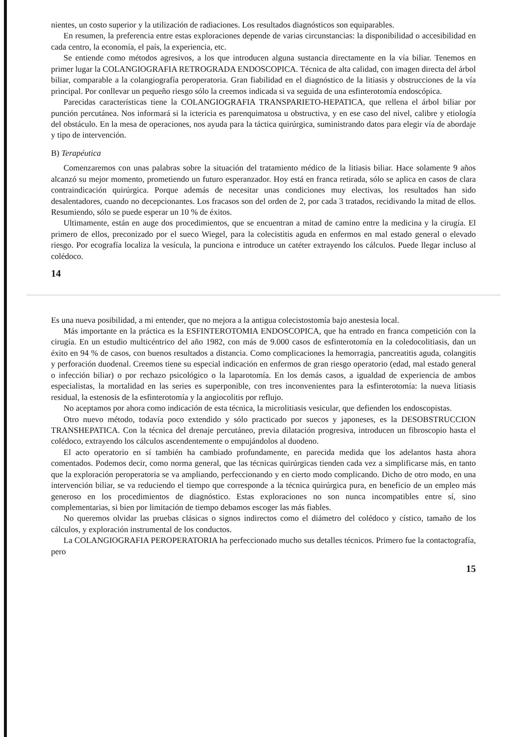nientes, un costo superior y la utilización de radiaciones. Los resultados diagnósticos son equiparables.
En resumen, la preferencia entre estas exploraciones depende de varias circunstancias: la disponibilidad o accesibilidad en cada centro, la economía, el país, la experiencia, etc.
Se entiende como métodos agresivos, a los que introducen alguna sustancia directamente en la vía biliar. Tenemos en primer lugar la COLANGIOGRAFIA RETROGRADA ENDOSCOPICA. Técnica de alta calidad, con imagen directa del árbol biliar, comparable a la colangiografía peroperatoria. Gran fiabilidad en el diagnóstico de la litiasis y obstrucciones de la vía principal. Por conllevar un pequeño riesgo sólo la creemos indicada si va seguida de una esfinterotomía endoscópica.
Parecidas características tiene la COLANGIOGRAFIA TRANSPARIETO-HEPATICA, que rellena el árbol biliar por punción percutánea. Nos informará si la ictericia es parenquimatosa u obstructiva, y en ese caso del nivel, calibre y etiología del obstáculo. En la mesa de operaciones, nos ayuda para la táctica quirúrgica, suministrando datos para elegir vía de abordaje y tipo de intervención.
B) Terapéutica
Comenzaremos con unas palabras sobre la situación del tratamiento médico de la litiasis biliar. Hace solamente 9 años alcanzó su mejor momento, prometiendo un futuro esperanzador. Hoy está en franca retirada, sólo se aplica en casos de clara contraindicación quirúrgica. Porque además de necesitar unas condiciones muy electivas, los resultados han sido desalentadores, cuando no decepcionantes. Los fracasos son del orden de 2, por cada 3 tratados, recidivando la mitad de ellos. Resumiendo, sólo se puede esperar un 10 % de éxitos.
Ultimamente, están en auge dos procedimientos, que se encuentran a mitad de camino entre la medicina y la cirugía. El primero de ellos, preconizado por el sueco Wiegel, para la colecistitis aguda en enfermos en mal estado general o elevado riesgo. Por ecografía localiza la vesícula, la punciona e introduce un catéter extrayendo los cálculos. Puede llegar incluso al colédoco.
14
Es una nueva posibilidad, a mi entender, que no mejora a la antigua colecistostomía bajo anestesia local.
Más importante en la práctica es la ESFINTEROTOMIA ENDOSCOPICA, que ha entrado en franca competición con la cirugía. En un estudio multicéntrico del año 1982, con más de 9.000 casos de esfinterotomía en la coledocolitiasis, dan un éxito en 94 % de casos, con buenos resultados a distancia. Como complicaciones la hemorragia, pancreatitis aguda, colangitis y perforación duodenal. Creemos tiene su especial indicación en enfermos de gran riesgo operatorio (edad, mal estado general o infección biliar) o por rechazo psicológico o la laparotomía. En los demás casos, a igualdad de experiencia de ambos especialistas, la mortalidad en las series es superponible, con tres inconvenientes para la esfinterotomía: la nueva litiasis residual, la estenosis de la esfinterotomía y la angiocolitis por reflujo.
No aceptamos por ahora como indicación de esta técnica, la microlitiasis vesicular, que defienden los endoscopistas.
Otro nuevo método, todavía poco extendido y sólo practicado por suecos y japoneses, es la DESOBSTRUCCION TRANSHEPATICA. Con la técnica del drenaje percutáneo, previa dilatación progresiva, introducen un fibroscopio hasta el colédoco, extrayendo los cálculos ascendentemente o empujándolos al duodeno.
El acto operatorio en sí también ha cambiado profundamente, en parecida medida que los adelantos hasta ahora comentados. Podemos decir, como norma general, que las técnicas quirúrgicas tienden cada vez a simplificarse más, en tanto que la exploración peroperatoria se va ampliando, perfeccionando y en cierto modo complicando. Dicho de otro modo, en una intervención biliar, se va reduciendo el tiempo que corresponde a la técnica quirúrgica pura, en beneficio de un empleo más generoso en los procedimientos de diagnóstico. Estas exploraciones no son nunca incompatibles entre sí, sino complementarias, si bien por limitación de tiempo debamos escoger las más fiables.
No queremos olvidar las pruebas clásicas o signos indirectos como el diámetro del colédoco y cístico, tamaño de los cálculos, y exploración instrumental de los conductos.
La COLANGIOGRAFIA PEROPERATORIA ha perfeccionado mucho sus detalles técnicos. Primero fue la contactografía, pero
15